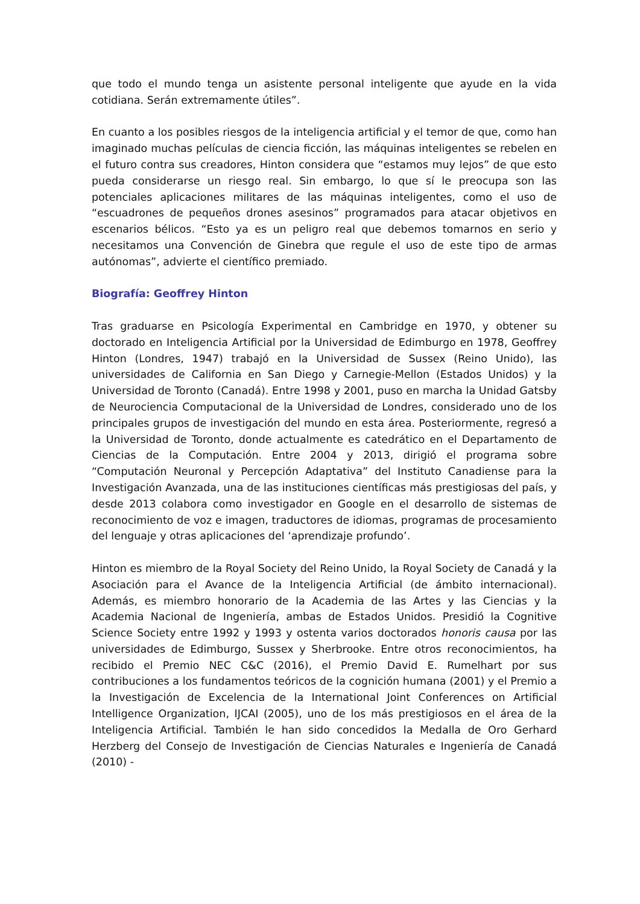que todo el mundo tenga un asistente personal inteligente que ayude en la vida cotidiana. Serán extremamente útiles”.
En cuanto a los posibles riesgos de la inteligencia artificial y el temor de que, como han imaginado muchas películas de ciencia ficción, las máquinas inteligentes se rebelen en el futuro contra sus creadores, Hinton considera que “estamos muy lejos” de que esto pueda considerarse un riesgo real. Sin embargo, lo que sí le preocupa son las potenciales aplicaciones militares de las máquinas inteligentes, como el uso de “escuadrones de pequeños drones asesinos” programados para atacar objetivos en escenarios bélicos. “Esto ya es un peligro real que debemos tomarnos en serio y necesitamos una Convención de Ginebra que regule el uso de este tipo de armas autónomas”, advierte el científico premiado.
Biografía: Geoffrey Hinton
Tras graduarse en Psicología Experimental en Cambridge en 1970, y obtener su doctorado en Inteligencia Artificial por la Universidad de Edimburgo en 1978, Geoffrey Hinton (Londres, 1947) trabajó en la Universidad de Sussex (Reino Unido), las universidades de California en San Diego y Carnegie-Mellon (Estados Unidos) y la Universidad de Toronto (Canadá). Entre 1998 y 2001, puso en marcha la Unidad Gatsby de Neurociencia Computacional de la Universidad de Londres, considerado uno de los principales grupos de investigación del mundo en esta área. Posteriormente, regresó a la Universidad de Toronto, donde actualmente es catedrático en el Departamento de Ciencias de la Computación. Entre 2004 y 2013, dirigió el programa sobre “Computación Neuronal y Percepción Adaptativa” del Instituto Canadiense para la Investigación Avanzada, una de las instituciones científicas más prestigiosas del país, y desde 2013 colabora como investigador en Google en el desarrollo de sistemas de reconocimiento de voz e imagen, traductores de idiomas, programas de procesamiento del lenguaje y otras aplicaciones del ‘aprendizaje profundo’.
Hinton es miembro de la Royal Society del Reino Unido, la Royal Society de Canadá y la Asociación para el Avance de la Inteligencia Artificial (de ámbito internacional). Además, es miembro honorario de la Academia de las Artes y las Ciencias y la Academia Nacional de Ingeniería, ambas de Estados Unidos. Presidió la Cognitive Science Society entre 1992 y 1993 y ostenta varios doctorados honoris causa por las universidades de Edimburgo, Sussex y Sherbrooke. Entre otros reconocimientos, ha recibido el Premio NEC C&C (2016), el Premio David E. Rumelhart por sus contribuciones a los fundamentos teóricos de la cognición humana (2001) y el Premio a la Investigación de Excelencia de la International Joint Conferences on Artificial Intelligence Organization, IJCAI (2005), uno de los más prestigiosos en el área de la Inteligencia Artificial. También le han sido concedidos la Medalla de Oro Gerhard Herzberg del Consejo de Investigación de Ciencias Naturales e Ingeniería de Canadá (2010) -